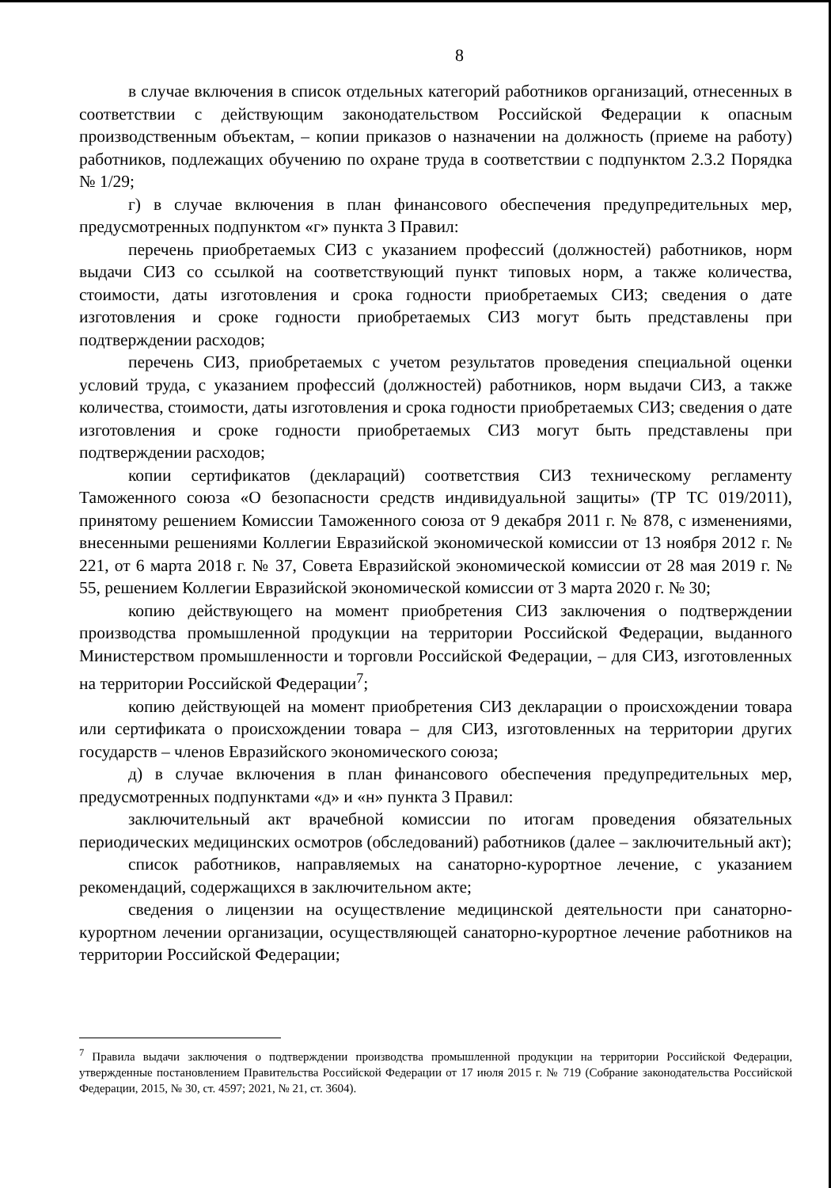8
в случае включения в список отдельных категорий работников организаций, отнесенных в соответствии с действующим законодательством Российской Федерации к опасным производственным объектам, – копии приказов о назначении на должность (приеме на работу) работников, подлежащих обучению по охране труда в соответствии с подпунктом 2.3.2 Порядка № 1/29;
г) в случае включения в план финансового обеспечения предупредительных мер, предусмотренных подпунктом «г» пункта 3 Правил:
перечень приобретаемых СИЗ с указанием профессий (должностей) работников, норм выдачи СИЗ со ссылкой на соответствующий пункт типовых норм, а также количества, стоимости, даты изготовления и срока годности приобретаемых СИЗ; сведения о дате изготовления и сроке годности приобретаемых СИЗ могут быть представлены при подтверждении расходов;
перечень СИЗ, приобретаемых с учетом результатов проведения специальной оценки условий труда, с указанием профессий (должностей) работников, норм выдачи СИЗ, а также количества, стоимости, даты изготовления и срока годности приобретаемых СИЗ; сведения о дате изготовления и сроке годности приобретаемых СИЗ могут быть представлены при подтверждении расходов;
копии сертификатов (деклараций) соответствия СИЗ техническому регламенту Таможенного союза «О безопасности средств индивидуальной защиты» (ТР ТС 019/2011), принятому решением Комиссии Таможенного союза от 9 декабря 2011 г. № 878, с изменениями, внесенными решениями Коллегии Евразийской экономической комиссии от 13 ноября 2012 г. № 221, от 6 марта 2018 г. № 37, Совета Евразийской экономической комиссии от 28 мая 2019 г. № 55, решением Коллегии Евразийской экономической комиссии от 3 марта 2020 г. № 30;
копию действующего на момент приобретения СИЗ заключения о подтверждении производства промышленной продукции на территории Российской Федерации, выданного Министерством промышленности и торговли Российской Федерации, – для СИЗ, изготовленных на территории Российской Федерации<sup>7</sup>;
копию действующей на момент приобретения СИЗ декларации о происхождении товара или сертификата о происхождении товара – для СИЗ, изготовленных на территории других государств – членов Евразийского экономического союза;
д) в случае включения в план финансового обеспечения предупредительных мер, предусмотренных подпунктами «д» и «н» пункта 3 Правил:
заключительный акт врачебной комиссии по итогам проведения обязательных периодических медицинских осмотров (обследований) работников (далее – заключительный акт);
список работников, направляемых на санаторно-курортное лечение, с указанием рекомендаций, содержащихся в заключительном акте;
сведения о лицензии на осуществление медицинской деятельности при санаторно-курортном лечении организации, осуществляющей санаторно-курортное лечение работников на территории Российской Федерации;
<sup>7</sup> Правила выдачи заключения о подтверждении производства промышленной продукции на территории Российской Федерации, утвержденные постановлением Правительства Российской Федерации от 17 июля 2015 г. № 719 (Собрание законодательства Российской Федерации, 2015, № 30, ст. 4597; 2021, № 21, ст. 3604).